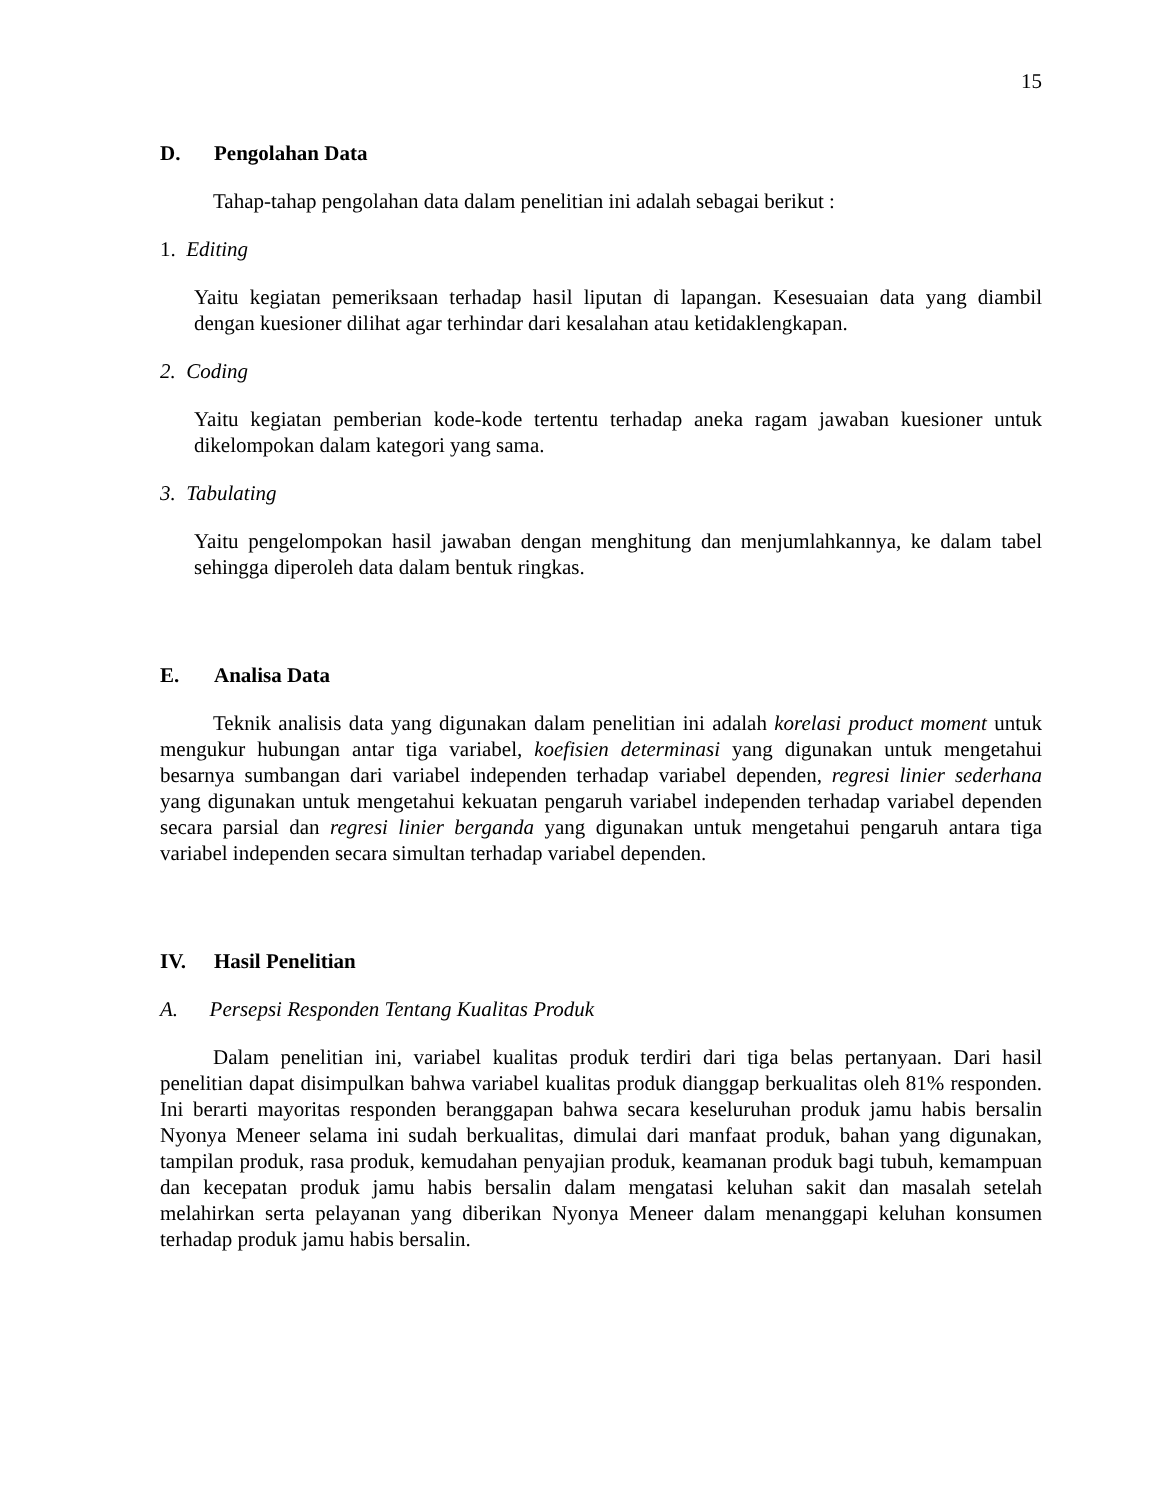15
D. Pengolahan Data
Tahap-tahap pengolahan data dalam penelitian ini adalah sebagai berikut :
1. Editing
Yaitu kegiatan pemeriksaan terhadap hasil liputan di lapangan. Kesesuaian data yang diambil dengan kuesioner dilihat agar terhindar dari kesalahan atau ketidaklengkapan.
2. Coding
Yaitu kegiatan pemberian kode-kode tertentu terhadap aneka ragam jawaban kuesioner untuk dikelompokan dalam kategori yang sama.
3. Tabulating
Yaitu pengelompokan hasil jawaban dengan menghitung dan menjumlahkannya, ke dalam tabel sehingga diperoleh data dalam bentuk ringkas.
E. Analisa Data
Teknik analisis data yang digunakan dalam penelitian ini adalah korelasi product moment untuk mengukur hubungan antar tiga variabel, koefisien determinasi yang digunakan untuk mengetahui besarnya sumbangan dari variabel independen terhadap variabel dependen, regresi linier sederhana yang digunakan untuk mengetahui kekuatan pengaruh variabel independen terhadap variabel dependen secara parsial dan regresi linier berganda yang digunakan untuk mengetahui pengaruh antara tiga variabel independen secara simultan terhadap variabel dependen.
IV. Hasil Penelitian
A. Persepsi Responden Tentang Kualitas Produk
Dalam penelitian ini, variabel kualitas produk terdiri dari tiga belas pertanyaan. Dari hasil penelitian dapat disimpulkan bahwa variabel kualitas produk dianggap berkualitas oleh 81% responden. Ini berarti mayoritas responden beranggapan bahwa secara keseluruhan produk jamu habis bersalin Nyonya Meneer selama ini sudah berkualitas, dimulai dari manfaat produk, bahan yang digunakan, tampilan produk, rasa produk, kemudahan penyajian produk, keamanan produk bagi tubuh, kemampuan dan kecepatan produk jamu habis bersalin dalam mengatasi keluhan sakit dan masalah setelah melahirkan serta pelayanan yang diberikan Nyonya Meneer dalam menanggapi keluhan konsumen terhadap produk jamu habis bersalin.